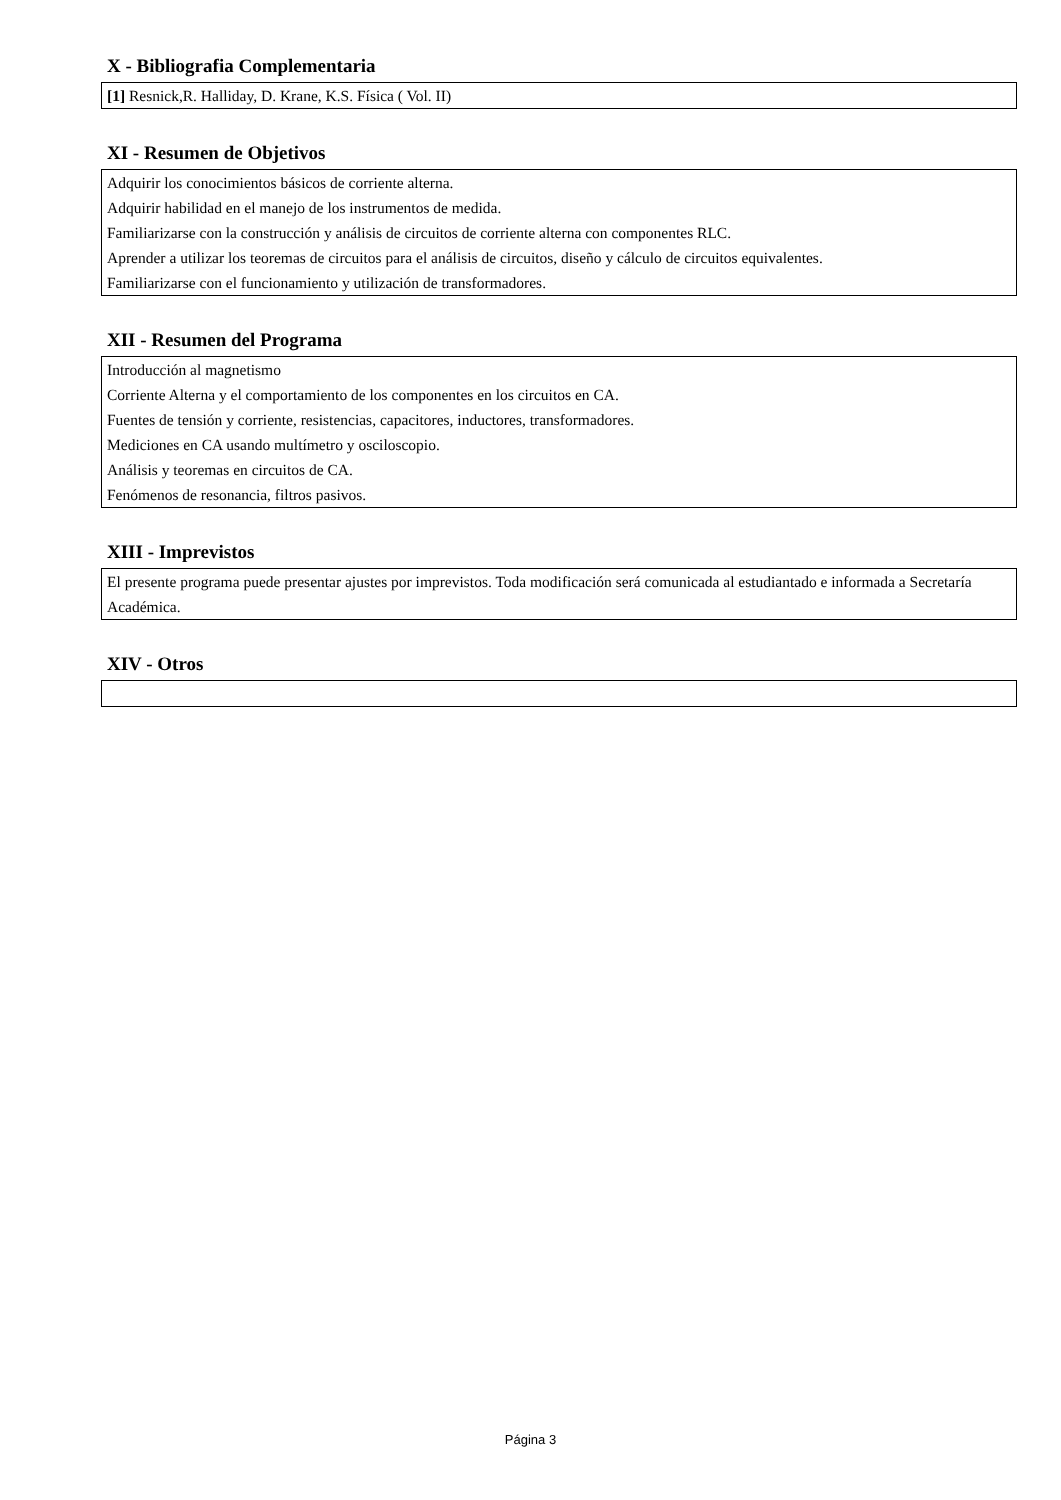X - Bibliografia Complementaria
[1] Resnick,R. Halliday, D. Krane, K.S. Física ( Vol. II)
XI - Resumen de Objetivos
Adquirir los conocimientos básicos de corriente alterna.
Adquirir habilidad en el manejo de los instrumentos de medida.
Familiarizarse con la construcción y análisis de circuitos de corriente alterna con componentes RLC.
Aprender a utilizar los teoremas de circuitos para el análisis de circuitos, diseño y cálculo de circuitos equivalentes.
Familiarizarse con el funcionamiento y utilización de transformadores.
XII - Resumen del Programa
Introducción al magnetismo
Corriente Alterna y el comportamiento de los componentes en los circuitos en CA.
Fuentes de tensión y corriente, resistencias, capacitores, inductores, transformadores.
Mediciones en CA usando multímetro y osciloscopio.
Análisis y teoremas en circuitos de CA.
Fenómenos de resonancia, filtros pasivos.
XIII - Imprevistos
El presente programa puede presentar ajustes por imprevistos. Toda modificación será comunicada al estudiantado e informada a Secretaría Académica.
XIV - Otros
Página 3